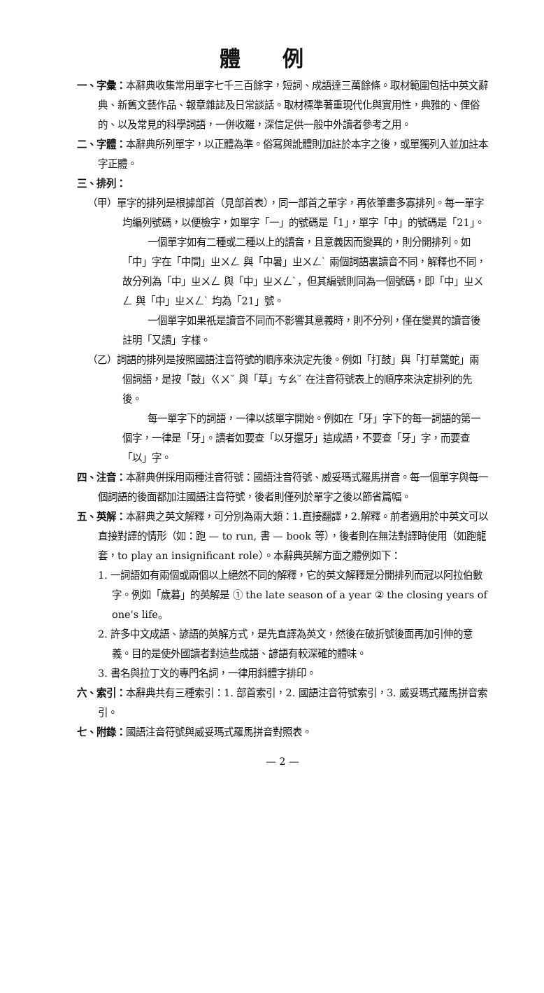體例
一、字彙：本辭典收集常用單字七千三百餘字，短詞、成語達三萬餘條。取材範圍包括中英文辭典、新舊文藝作品、報章雜誌及日常談話。取材標準著重現代化與實用性，典雅的、俚俗的、以及常見的科學詞語，一併收羅，深信足供一般中外讀者參考之用。
二、字體：本辭典所列單字，以正體為準。俗寫與訛體則加註於本字之後，或單獨列入並加註本字正體。
三、排列：
（甲）單字的排列是根據部首（見部首表），同一部首之單字，再依筆畫多寡排列。每一單字均編列號碼，以便檢字，如單字「一」的號碼是「1」，單字「中」的號碼是「21」。
一個單字如有二種或二種以上的讀音，且意義因而變異的，則分開排列。如「中」字在「中間」ㄓㄨㄥ 與「中暑」ㄓㄨㄥˋ 兩個詞語裏讀音不同，解釋也不同，故分列為「中」ㄓㄨㄥ 與「中」ㄓㄨㄥˋ，但其編號則同為一個號碼，即「中」ㄓㄨㄥ 與「中」ㄓㄨㄥˋ 均為「21」號。
一個單字如果祇是讀音不同而不影響其意義時，則不分列，僅在變異的讀音後註明「又讀」字樣。
（乙）詞語的排列是按照國語注音符號的順序來決定先後。例如「打鼓」與「打草驚蛇」兩個詞語，是按「鼓」ㄍㄨˇ 與「草」ㄘㄠˇ 在注音符號表上的順序來決定排列的先後。
每一單字下的詞語，一律以該單字開始。例如在「牙」字下的每一詞語的第一個字，一律是「牙」。讀者如要查「以牙還牙」這成語，不要查「牙」字，而要查「以」字。
四、注音：本辭典併採用兩種注音符號：國語注音符號、威妥瑪式羅馬拼音。每一個單字與每一個詞語的後面都加注國語注音符號，後者則僅列於單字之後以節省篇幅。
五、英解：本辭典之英文解釋，可分別為兩大類：1.直接翻譯，2.解釋。前者適用於中英文可以直接對譯的情形（如：跑 — to run, 書 — book 等），後者則在無法對譯時使用（如跑龍套，to play an insignificant role）。本辭典英解方面之體例如下：
1. 一詞語如有兩個或兩個以上絕然不同的解釋，它的英文解釋是分開排列而冠以阿拉伯數字。例如「歲暮」的英解是 ① the late season of a year ② the closing years of one's life。
2. 許多中文成語、諺語的英解方式，是先直譯為英文，然後在破折號後面再加引伸的意義。目的是使外國讀者對這些成語、諺語有較深確的體味。
3. 書名與拉丁文的專門名詞，一律用斜體字排印。
六、索引：本辭典共有三種索引：1. 部首索引，2. 國語注音符號索引，3. 威妥瑪式羅馬拼音索引。
七、附錄：國語注音符號與威妥瑪式羅馬拼音對照表。
— 2 —